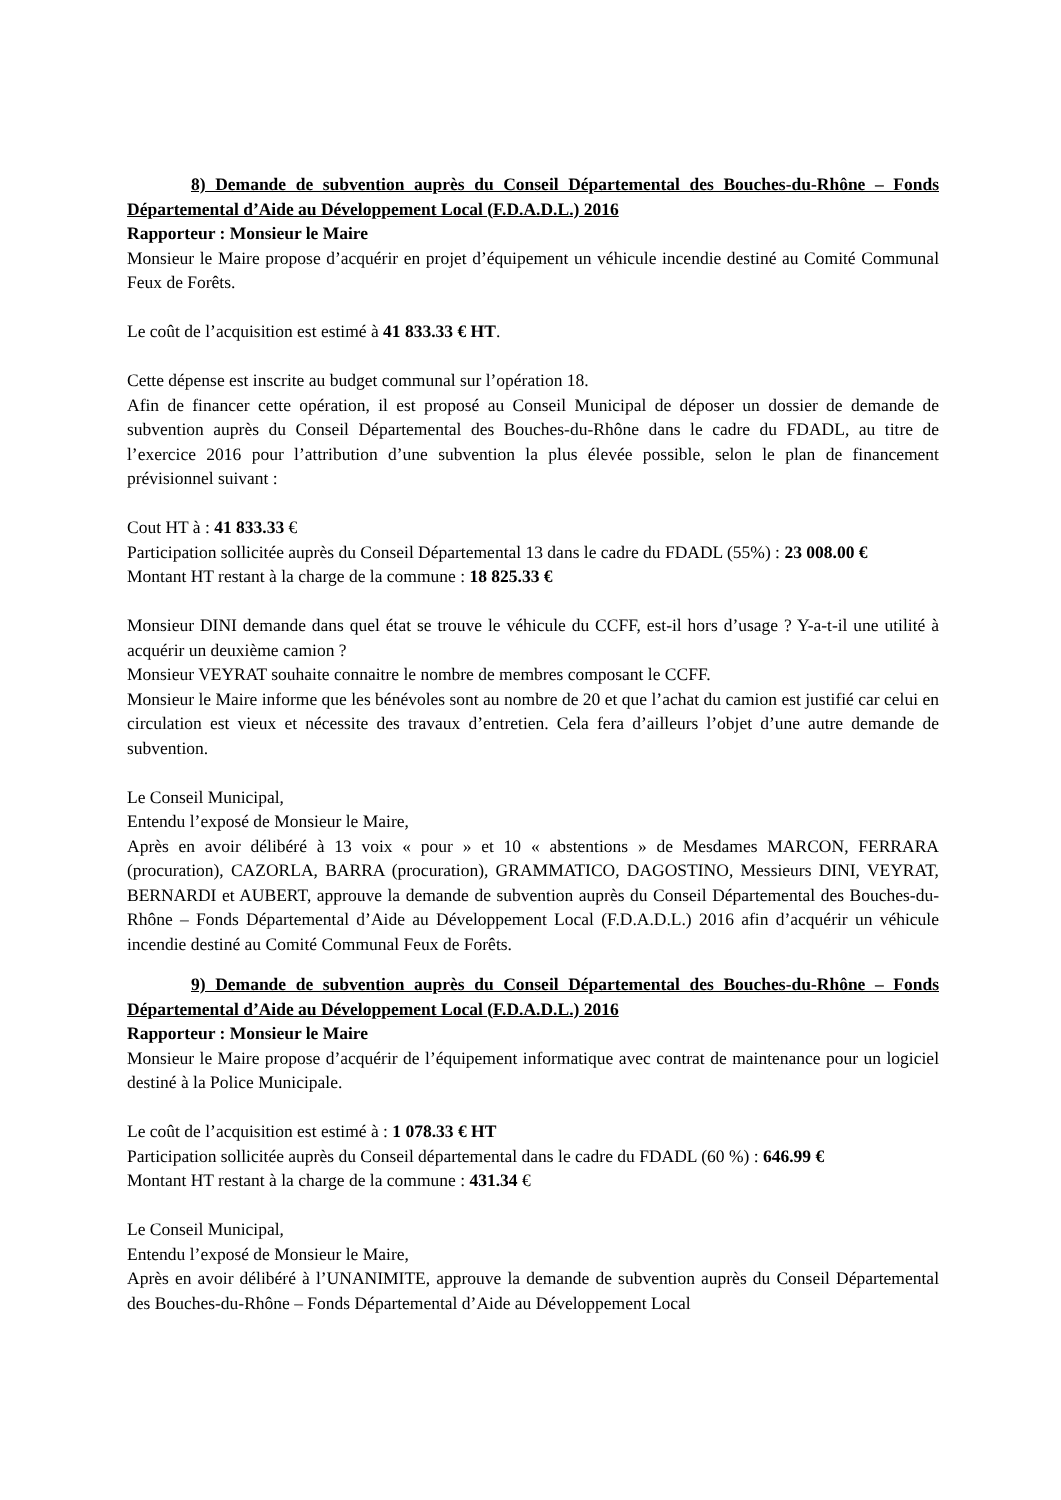8) Demande de subvention auprès du Conseil Départemental des Bouches-du-Rhône – Fonds Départemental d’Aide au Développement Local (F.D.A.D.L.) 2016
Rapporteur : Monsieur le Maire
Monsieur le Maire propose d’acquérir en projet d’équipement un véhicule incendie destiné au Comité Communal Feux de Forêts.
Le coût de l’acquisition est estimé à 41 833.33 € HT.
Cette dépense est inscrite au budget communal sur l’opération 18.
Afin de financer cette opération, il est proposé au Conseil Municipal de déposer un dossier de demande de subvention auprès du Conseil Départemental des Bouches-du-Rhône dans le cadre du FDADL, au titre de l’exercice 2016 pour l’attribution d’une subvention la plus élevée possible, selon le plan de financement prévisionnel suivant :
Cout HT à : 41 833.33 €
Participation sollicitée auprès du Conseil Départemental 13 dans le cadre du FDADL (55%) : 23 008.00 €
Montant HT restant à la charge de la commune : 18 825.33 €
Monsieur DINI demande dans quel état se trouve le véhicule du CCFF, est-il hors d’usage ? Y-a-t-il une utilité à acquérir un deuxième camion ?
Monsieur VEYRAT souhaite connaitre le nombre de membres composant le CCFF.
Monsieur le Maire informe que les bénévoles sont au nombre de 20 et que l’achat du camion est justifié car celui en circulation est vieux et nécessite des travaux d’entretien. Cela fera d’ailleurs l’objet d’une autre demande de subvention.
Le Conseil Municipal,
Entendu l’exposé de Monsieur le Maire,
Après en avoir délibéré à 13 voix « pour » et 10 « abstentions » de Mesdames MARCON, FERRARA (procuration), CAZORLA, BARRA (procuration), GRAMMATICO, DAGOSTINO, Messieurs DINI, VEYRAT, BERNARDI et AUBERT, approuve la demande de subvention auprès du Conseil Départemental des Bouches-du-Rhône – Fonds Départemental d’Aide au Développement Local (F.D.A.D.L.) 2016 afin d’acquérir un véhicule incendie destiné au Comité Communal Feux de Forêts.
9) Demande de subvention auprès du Conseil Départemental des Bouches-du-Rhône – Fonds Départemental d’Aide au Développement Local (F.D.A.D.L.) 2016
Rapporteur : Monsieur le Maire
Monsieur le Maire propose d’acquérir de l’équipement informatique avec contrat de maintenance pour un logiciel destiné à la Police Municipale.
Le coût de l’acquisition est estimé à : 1 078.33 € HT
Participation sollicitée auprès du Conseil départemental dans le cadre du FDADL (60 %) : 646.99 €
Montant HT restant à la charge de la commune : 431.34 €
Le Conseil Municipal,
Entendu l’exposé de Monsieur le Maire,
Après en avoir délibéré à l’UNANIMITE, approuve la demande de subvention auprès du Conseil Départemental des Bouches-du-Rhône – Fonds Départemental d’Aide au Développement Local